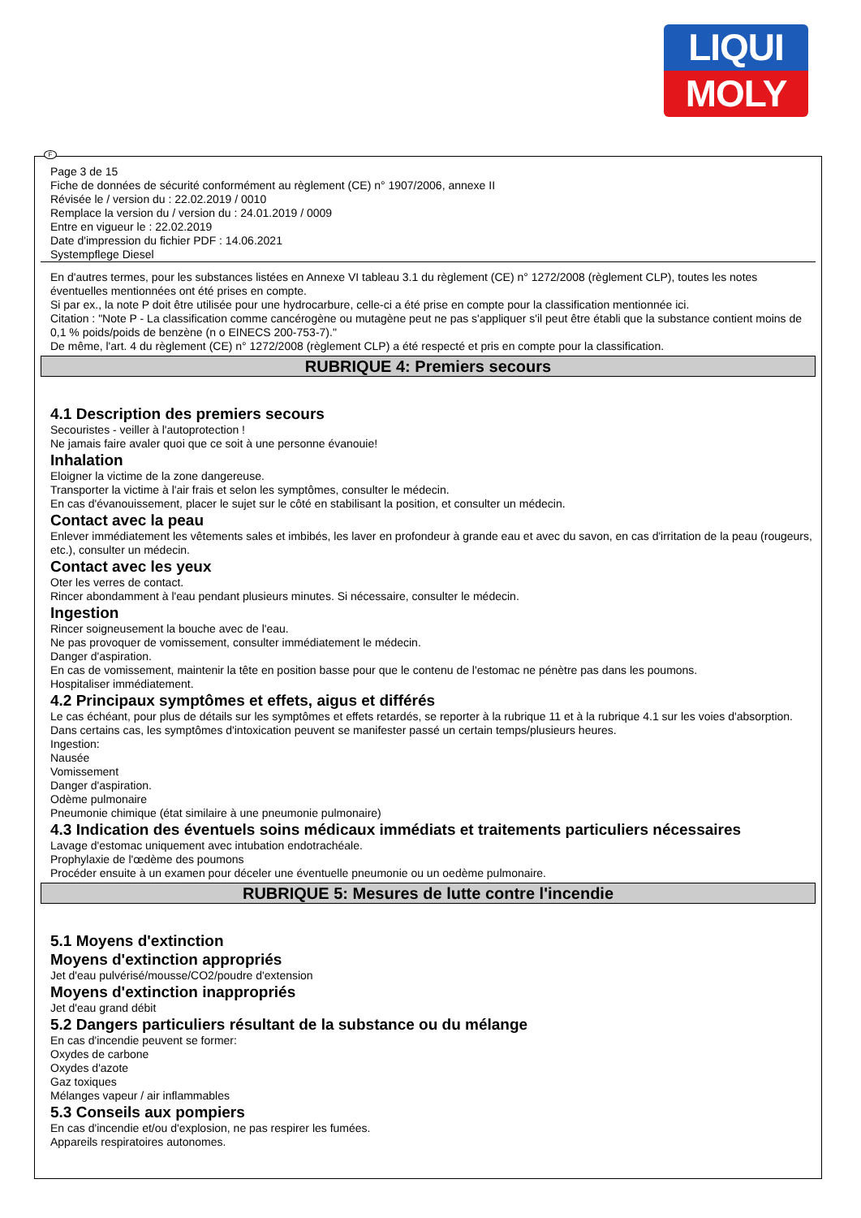LIQUI
MOLY
F
Page 3 de 15
Fiche de données de sécurité conformément au règlement (CE) n° 1907/2006, annexe II
Révisée le / version du : 22.02.2019 / 0010
Remplace la version du / version du : 24.01.2019 / 0009
Entre en vigueur le : 22.02.2019
Date d'impression du fichier PDF : 14.06.2021
Systempflege Diesel
En d'autres termes, pour les substances listées en Annexe VI tableau 3.1 du règlement (CE) n° 1272/2008 (règlement CLP), toutes les notes éventuelles mentionnées ont été prises en compte.
Si par ex., la note P doit être utilisée pour une hydrocarbure, celle-ci a été prise en compte pour la classification mentionnée ici.
Citation : "Note P - La classification comme cancérogène ou mutagène peut ne pas s'appliquer s'il peut être établi que la substance contient moins de 0,1 % poids/poids de benzène (n o EINECS 200-753-7)."
De même, l'art. 4 du règlement (CE) n° 1272/2008 (règlement CLP) a été respecté et pris en compte pour la classification.
RUBRIQUE 4: Premiers secours
4.1 Description des premiers secours
Secouristes - veiller à l'autoprotection !
Ne jamais faire avaler quoi que ce soit à une personne évanouie!
Inhalation
Eloigner la victime de la zone dangereuse.
Transporter la victime à l'air frais et selon les symptômes, consulter le médecin.
En cas d'évanouissement, placer le sujet sur le côté en stabilisant la position, et consulter un médecin.
Contact avec la peau
Enlever immédiatement les vêtements sales et imbibés, les laver en profondeur à grande eau et avec du savon, en cas d'irritation de la peau (rougeurs, etc.), consulter un médecin.
Contact avec les yeux
Oter les verres de contact.
Rincer abondamment à l'eau pendant plusieurs minutes. Si nécessaire, consulter le médecin.
Ingestion
Rincer soigneusement la bouche avec de l'eau.
Ne pas provoquer de vomissement, consulter immédiatement le médecin.
Danger d'aspiration.
En cas de vomissement, maintenir la tête en position basse pour que le contenu de l'estomac ne pénètre pas dans les poumons.
Hospitaliser immédiatement.
4.2 Principaux symptômes et effets, aigus et différés
Le cas échéant, pour plus de détails sur les symptômes et effets retardés, se reporter à la rubrique 11 et à la rubrique 4.1 sur les voies d'absorption.
Dans certains cas, les symptômes d'intoxication peuvent se manifester passé un certain temps/plusieurs heures.
Ingestion:
Nausée
Vomissement
Danger d'aspiration.
Odème pulmonaire
Pneumonie chimique (état similaire à une pneumonie pulmonaire)
4.3 Indication des éventuels soins médicaux immédiats et traitements particuliers nécessaires
Lavage d'estomac uniquement avec intubation endotrachéale.
Prophylaxie de l'œdème des poumons
Procéder ensuite à un examen pour déceler une éventuelle pneumonie ou un oedème pulmonaire.
RUBRIQUE 5: Mesures de lutte contre l'incendie
5.1 Moyens d'extinction
Moyens d'extinction appropriés
Jet d'eau pulvérisé/mousse/CO2/poudre d'extension
Moyens d'extinction inappropriés
Jet d'eau grand débit
5.2 Dangers particuliers résultant de la substance ou du mélange
En cas d'incendie peuvent se former:
Oxydes de carbone
Oxydes d'azote
Gaz toxiques
Mélanges vapeur / air inflammables
5.3 Conseils aux pompiers
En cas d'incendie et/ou d'explosion, ne pas respirer les fumées.
Appareils respiratoires autonomes.